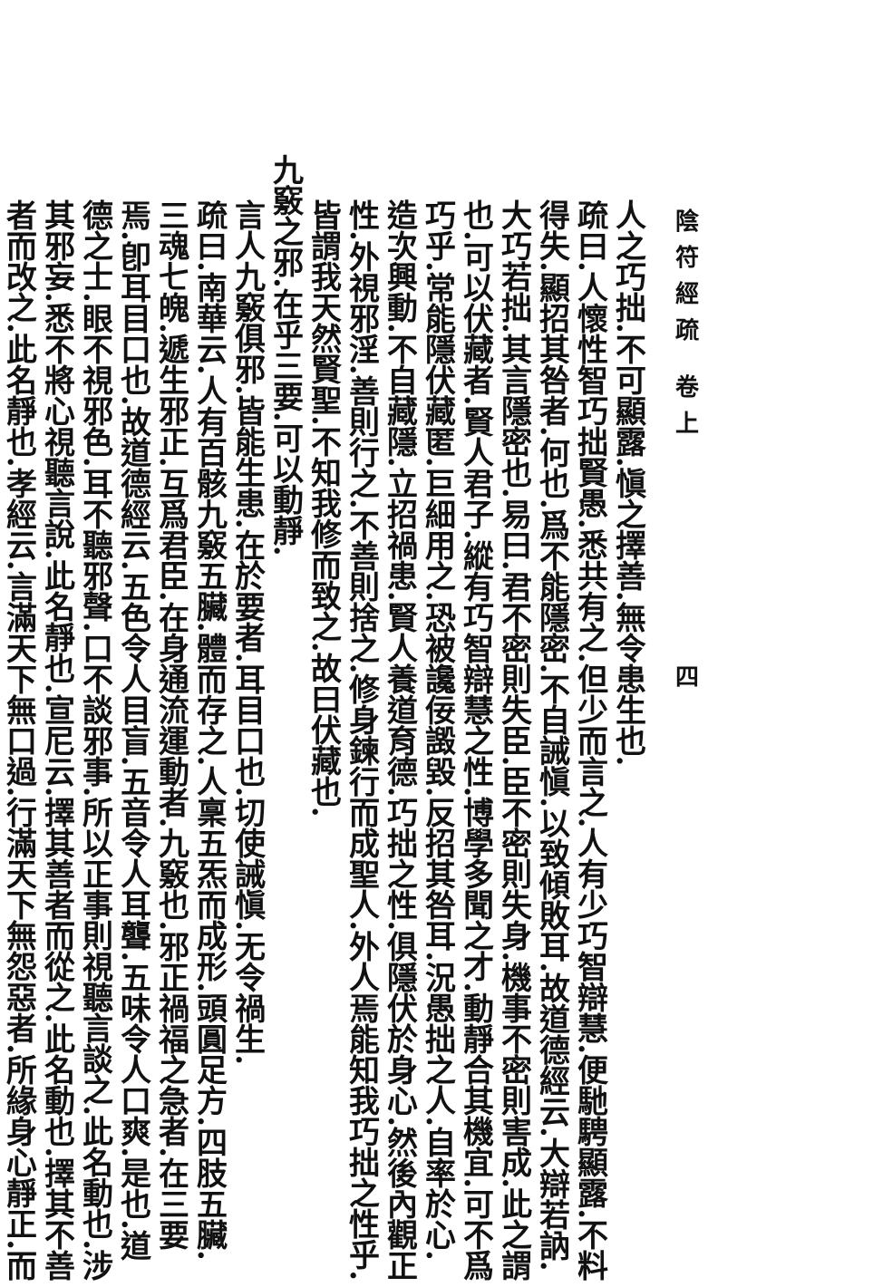陰符經疏 卷上　　　　　　四
人之巧拙.不可顯露.愼之擇善.無令患生也.
疏曰.人懷性智巧拙賢愚.悉共有之.但少而言之.人有少巧智辯慧.便馳騁顯露.不料得失.顯招其咎者.何也.爲不能隱密.不自誡愼.以致傾敗耳.故道德經云.大辯若訥.大巧若拙.其言隱密也.易曰.君不密則失臣.臣不密則失身.機事不密則害成.此之謂也.可以伏藏者.賢人君子.縱有巧智辯慧之性.博學多聞之才.動靜合其機宜.可不爲巧乎.常能隱伏藏匿.巨細用之.恐被讒佞譭毀.反招其咎耳.況愚拙之人.自率於心.造次興動.不自藏隱.立招禍患.賢人養道育德.巧拙之性.俱隱伏於身心.然後內觀正性.外視邪淫.善則行之.不善則捨之.修身鍊行而成聖人.外人焉能知我巧拙之性乎.皆謂我天然賢聖.不知我修而致之.故曰伏藏也.
九竅之邪.在乎三要.可以動靜.
言人九竅俱邪.皆能生患.在於要者.耳目口也.切使誡愼.无令禍生.
疏曰.南華云.人有百骸九竅五臟.體而存之.人稟五炁而成形.頭圓足方.四肢五臟.三魂七魄.遞生邪正.互爲君臣.在身通流運動者.九竅也.邪正禍福之急者.在三要焉.卽耳目口也.故道德經云.五色令人目盲.五音令人耳聾.五味令人口爽.是也.道德之士.眼不視邪色.耳不聽邪聲.口不談邪事.所以正事則視聽言談之.此名動也.涉其邪妄.悉不將心視聽言說.此名靜也.宣尼云.擇其善者而從之.此名動也.擇其不善者而改之.此名靜也.孝經云.言滿天下無口過.行滿天下無怨惡者.所緣身心靜正.而